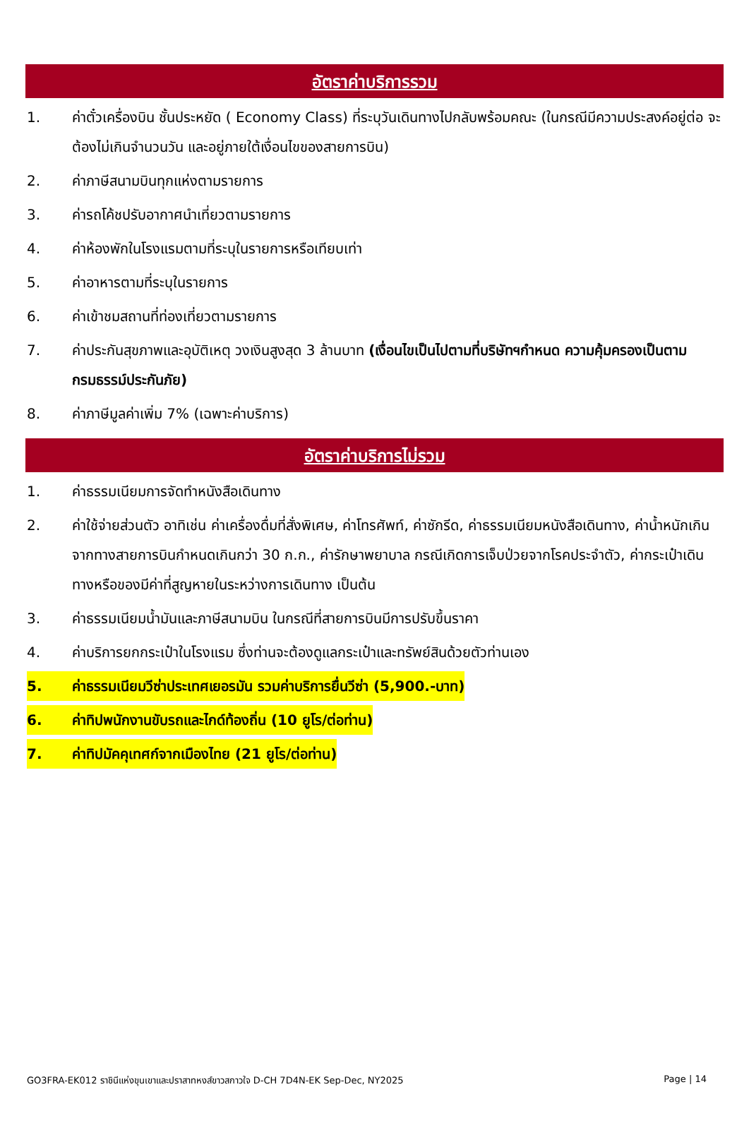อัตราค่าบริการรวม
1. ค่าตั๋วเครื่องบิน ชั้นประหยัด ( Economy Class) ที่ระบุวันเดินทางไปกลับพร้อมคณะ (ในกรณีมีความประสงค์อยู่ต่อ จะต้องไม่เกินจำนวนวัน และอยู่ภายใต้เงื่อนไขของสายการบิน)
2. ค่าภาษีสนามบินทุกแห่งตามรายการ
3. ค่ารถโค้ชปรับอากาศนำเที่ยวตามรายการ
4. ค่าห้องพักในโรงแรมตามที่ระบุในรายการหรือเทียบเท่า
5. ค่าอาหารตามที่ระบุในรายการ
6. ค่าเข้าชมสถานที่ท่องเที่ยวตามรายการ
7. ค่าประกันสุขภาพและอุบัติเหตุ วงเงินสูงสุด 3 ล้านบาท (เงื่อนไขเป็นไปตามที่บริษัทฯกำหนด ความคุ้มครองเป็นตามกรมธรรม์ประกันภัย)
8. ค่าภาษีมูลค่าเพิ่ม 7% (เฉพาะค่าบริการ)
อัตราค่าบริการไม่รวม
1. ค่าธรรมเนียมการจัดทำหนังสือเดินทาง
2. ค่าใช้จ่ายส่วนตัว อาทิเช่น ค่าเครื่องดื่มที่สั่งพิเศษ, ค่าโทรศัพท์, ค่าซักรีด, ค่าธรรมเนียมหนังสือเดินทาง, ค่าน้ำหนักเกินจากทางสายการบินกำหนดเกินกว่า 30 ก.ก., ค่ารักษาพยาบาล กรณีเกิดการเจ็บป่วยจากโรคประจำตัว, ค่ากระเป๋าเดินทางหรือของมีค่าที่สูญหายในระหว่างการเดินทาง เป็นต้น
3. ค่าธรรมเนียมน้ำมันและภาษีสนามบิน ในกรณีที่สายการบินมีการปรับขึ้นราคา
4. ค่าบริการยกกระเป๋าในโรงแรม ซึ่งท่านจะต้องดูแลกระเป๋าและทรัพย์สินด้วยตัวท่านเอง
5. ค่าธรรมเนียมวีซ่าประเทศเยอรมัน รวมค่าบริการยื่นวีซ่า (5,900.-บาท)
6. ค่าทิปพนักงานขับรถและไกด์ท้องถิ่น (10 ยูโร/ต่อท่าน)
7. ค่าทิปมัคคุเทศก์จากเมืองไทย (21 ยูโร/ต่อท่าน)
GO3FRA-EK012 ราชินีแห่งขุนเขาและปราสาทหงส์ขาวสกาวใจ D-CH 7D4N-EK Sep-Dec, NY2025 Page | 14